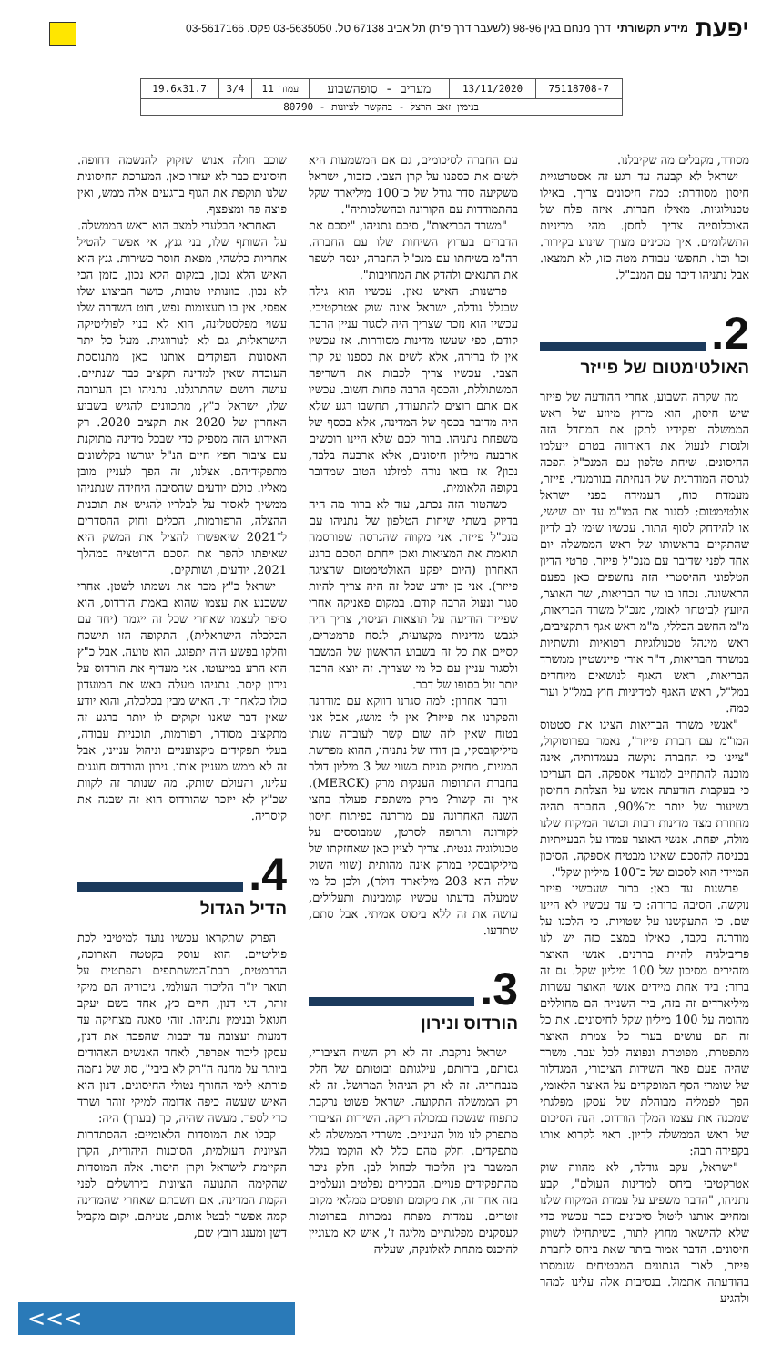יפעת מידע תקשורתי דרך מנחם בגין 98-96 (לשעבר דרך פ"ת) תל אביב 67138 טל. 03-5635050 פקס. 03-5617166
| 75118708-7 | 13/11/2020 | מעריב - סופהשבוע | עמוד 11 | 3/4 | 19.6x31.7 |
| בנימין זאב הרצל - בהקשר לציונות - 80790 | | | | | |
מסודר, מקבלים מה שקיבלנו.
ישראל לא קבעה עד רגע זה אסטרטגיית חיסון מסודרת: כמה חיסונים צריך. באילו טכנולוגיות. מאילו חברות. איזה פלח של האוכלוסייה צריך לחסן. מהי מדיניות התשלומים. איך מכינים מערך שינוע בקירור. וכו' וכו'. תחפשו עבודת מטה כזו, לא תמצאו. אבל נתניהו דיבר עם המנכ"ל.
2.
האולטימטום של פייזר
מה שקרה השבוע, אחרי ההודעה של פייזר שיש חיסון, הוא מרוץ מיוזע של ראש הממשלה ופקידיו לתקן את המחדל הזה ולנסות לנעול את האורווה בטרם ייעלמו החיסונים. שיחת טלפון עם המנכ"ל הפכה לגרסה המודרנית של הנחיתה בנורמנדי. פייזר, מעמדת כוח, העמידה בפני ישראל אולטימטום: לסגור את המו"מ עד יום שישי, או להידחק לסוף התור. עכשיו שימו לב לדיון שהתקיים בראשותו של ראש הממשלה יום אחד לפני שדיבר עם מנכ"ל פייזר. פרטי הדיון הטלפוני ההיסטרי הזה נחשפים כאן בפעם הראשונה. נכחו בו שר הבריאות, שר האוצר, היועץ לביטחון לאומי, מנכ"ל משרד הבריאות, מ"מ החשב הכללי, מ"מ ראש אגף התקציבים, ראש מינהל טכנולוגיות רפואיות ותשתיות במשרד הבריאות, ד"ר אורי פיינשטיין ממשרד הבריאות, ראש האגף לנושאים מיוחדים במל"ל, ראש האגף למדיניות חוץ במל"ל ועוד כמה.
"אנשי משרד הבריאות הציגו את סטטוס המו"מ עם חברת פייזר", נאמר בפרוטוקול, "ציינו כי החברה נוקשה בעמדותיה, אינה מוכנה להתחייב למועדי אספקה. הם העריכו כי בעקבות הודעתה אמש על הצלחת החיסון בשיעור של יותר מ־90%, החברה תהיה מחוזרת מצד מדינות רבות וכושר המיקוח שלנו מולה, יפחת. אנשי האוצר עמדו על הבעייתיות בכניסה להסכם שאינו מבטיח אספקה. הסיכון המיידי הוא לסכום של כ־100 מיליון שקל".
פרשנות עד כאן: ברור שעכשיו פייזר נוקשה. הסיבה ברורה: כי עד עכשיו לא היינו שם. כי התעקשנו על שטויות. כי הלכנו על מודרנה בלבד, כאילו במצב כזה יש לנו פריבילגיה להיות בררנים. אנשי האוצר מזהירים מסיכון של 100 מיליון שקל. גם זה ברור: ביד אחת מיידים אנשי האוצר עשרות מיליארדים זה בזה, ביד השנייה הם מחוללים מהומה על 100 מיליון שקל לחיסונים. את כל זה הם עושים בעוד כל צמרת האוצר מתפטרת, מפוטרת ונפוצה לכל עבר. משרד שהיה פעם פאר השירות הציבורי, המגדלור של שומרי הסף המופקדים על האוצר הלאומי, הפך לפמליה מבוהלת של עסקן מפלגתי שמכנה את עצמו המלך הורדוס. הנה הסיכום של ראש הממשלה לדיון. ראוי לקרוא אותו בקפידה רבה:
"ישראל, עקב גודלה, לא מהווה שוק אטרקטיבי ביחס למדינות העולם", קבע נתניהו, "הדבר משפיע על עמדת המיקוח שלנו ומחייב אותנו ליטול סיכונים כבר עכשיו כדי שלא להישאר מחוץ לתור, כשיתחילו לשווק חיסונים. הדבר אמור ביתר שאת ביחס לחברת פייזר, לאור הנתונים המבטיחים שנמסרו בהודעתה אתמול. בנסיבות אלה עלינו למהר ולהגיע
עם החברה לסיכומים, גם אם המשמעות היא לשים את כספנו על קרן הצבי. כזכור, ישראל משקיעה סדר גודל של כ־100 מיליארד שקל בהתמודדות עם הקורונה ובהשלכותיה".
"משרד הבריאות", סיכם נתניהו, "יסכם את הדברים בערוץ השיחות שלו עם החברה. רה"מ בשיחתו עם מנכ"ל החברה, ינסה לשפר את התנאים ולהדק את המחויבות".
פרשנות: האיש גאון. עכשיו הוא גילה שבגלל גודלה, ישראל אינה שוק אטרקטיבי. עכשיו הוא נזכר שצריך היה לסגור עניין הרבה קודם, כפי שעשו מדינות מסודרות. אז עכשיו אין לו ברירה, אלא לשים את כספנו על קרן הצבי. עכשיו צריך לכבות את השריפה המשתוללת, והכסף הרבה פחות חשוב. עכשיו אם אתם רוצים להתעודד, תחשבו רגע שלא היה מדובר בכסף של המדינה, אלא בכסף של משפחת נתניהו. ברור לכם שלא היינו רוכשים ארבעה מיליון חיסונים, אלא ארבעה בלבד, נכון? אז בואו נודה למזלנו הטוב שמדובר בקופה הלאומית.
כשהטור הזה נכתב, עוד לא ברור מה היה בדיוק בשתי שיחות הטלפון של נתניהו עם מנכ"ל פייזר. אני מקווה שהגרסה שפורסמה תואמת את המציאות ואכן ייחתם הסכם ברגע האחרון (היום יפקע האולטימטום שהציגה פייזר). אני כן יודע שכל זה היה צריך להיות סגור ונעול הרבה קודם. במקום פאניקה אחרי שפייזר הודיעה על תוצאות הניסוי, צריך היה לגבש מדיניות מקצועית, לנסח פרמטרים, לסיים את כל זה בשבוע הראשון של המשבר ולסגור עניין עם כל מי שצריך. זה יוצא הרבה יותר זול בסופו של דבר.
ודבר אחרון: למה סגרנו דווקא עם מודרנה והפקרנו את פייזר? אין לי מושג, אבל אני בטוח שאין לזה שום קשר לעובדה שנתן מיליקובסקי, בן דודו של נתניהו, ההוא מפרשת המניות, מחזיק מניות בשווי של 3 מיליון דולר בחברת התרופות הענקית מרק (MERCK). איך זה קשור? מרק משתפת פעולה בחצי השנה האחרונה עם מודרנה בפיתוח חיסון לקורונה ותרופה לסרטן, שמבוססים על טכנולוגיה גנטית. צריך לציין כאן שאחזקתו של מיליקובסקי במרק אינה מהותית (שווי השוק שלה הוא 203 מיליארד דולר), ולכן כל מי שמעלה בדעתו עכשיו קומבינות ותעלולים, עושה את זה ללא ביסוס אמיתי. אבל סתם, שתדעו.
3.
הורדוס ונירון
ישראל נרקבת. זה לא רק השיח הציבורי, גסותם, בורותם, עילגותם ובוטותם של חלק מנבחריה. זה לא רק הניהול המרושל. זה לא רק הממשלה התקועה. ישראל פשוט נרקבת כתפוח שנשכח במכולה ריקה. השירות הציבורי מתפרק לנו מול העיניים. משרדי הממשלה לא מתפקדים. חלק מהם כלל לא הוקמו בגלל המשבר בין הליכוד לכחול לבן. חלק ניכר מהתפקידים פנויים. הבכירים נפלטים ונעלמים בזה אחר זה, את מקומם תופסים ממלאי מקום זוטרים. עמדות מפתח נמכרות בפרוטות לעסקנים מפלגתיים מליגה ז', איש לא מעוניין להיכנס מתחת לאלונקה, שעליה
שוכב חולה אנוש שזקוק להנשמה דחופה. חיסונים כבר לא יעזרו כאן. המערכת החיסונית שלנו תוקפת את הגוף ברגעים אלה ממש, ואין פוצה פה ומצפצף.
האחראי הבלעדי למצב הוא ראש הממשלה. על השותף שלו, בני גנץ, אי אפשר להטיל אחריות כלשהי, מפאת חוסר כשירות. גנץ הוא האיש הלא נכון, במקום הלא נכון, בזמן הכי לא נכון. כוונותיו טובות, כושר הביצוע שלו אפסי. אין בו תעצומות נפש, חוט השדרה שלו עשוי מפלסטלינה, הוא לא בנוי לפוליטיקה הישראלית, גם לא לנורווגית. מעל כל יתר האסונות הפוקדים אותנו כאן מתנוססת העובדה שאין למדינה תקציב כבר שנתיים. עושה רושם שהתרגלנו. נתניהו ובן הערובה שלו, ישראל כ"ץ, מתכוונים להגיש בשבוע האחרון של 2020 את תקציב 2020. רק האירוע הזה מספיק כדי שבכל מדינה מתוקנת עם ציבור חפץ חיים הנ"ל יגורשו בקלשונים מתפקידיהם. אצלנו, זה הפך לעניין מובן מאליו. כולם יודעים שהסיבה היחידה שנתניהו ממשיך לאסור על לבלריו להגיש את תוכנית ההצלה, הרפורמות, הכלים וחוק ההסדרים ל־2021 שיאפשרו להציל את המשק היא שאיפתו להפר את הסכם הרוטציה במהלך 2021. יודעים, ושותקים.
ישראל כ"ץ מכר את נשמתו לשטן. אחרי ששכנע את עצמו שהוא באמת הורדוס, הוא סיפר לעצמו שאחרי שכל זה ייגמר (יחד עם הכלכלה הישראלית), התקופה הזו תישכח וחלקו בפשע הזה יתפוגג. הוא טועה. אבל כ"ץ הוא הרע במיעוטו. אני מעדיף את הורדוס על נירון קיסר. נתניהו מעלה באש את המועדון כולו כלאחר יד. האיש מבין בכלכלה, והוא יודע שאין דבר שאנו זקוקים לו יותר ברגע זה מתקציב מסודר, רפורמות, תוכניות עבודה, בעלי תפקידים מקצועניים וניהול ענייני, אבל זה לא ממש מעניין אותו. נירון והורדוס חוגגים עלינו, והעולם שותק. מה שנותר זה לקוות שכ"ץ לא ייזכר שהורדוס הוא זה שבנה את קיסריה.
4.
הדיל הגדול
הפרק שתקראו עכשיו נועד למיטיבי לכת פוליטיים. הוא עוסק בקטטה הארוכה, הדרמטית, רבת־המשתתפים והפתטית על תואר יו"ר הליכוד העולמי. גיבוריה הם מיקי זוהר, דני דנון, חיים כץ, אחד בשם יעקב חגואל ובנימין נתניהו. זוהי סאגה מצחיקה עד דמעות ועצובה עד יבבות שהפכה את דנון, עסקן ליכוד אפרפר, לאחד האנשים האהודים ביותר על מחנה ה"רק לא ביבי", סוג של נחמה פורתא לימי החורף נטולי החיסונים. דנון הוא האיש שעשה כיפה אדומה למיקי זוהר ושרד כדי לספר. מעשה שהיה, כך (בערך) היה:
קבלו את המוסדות הלאומיים: ההסתדרות הציונית העולמית, הסוכנות היהודית, הקרן הקיימת לישראל וקרן היסוד. אלה המוסדות שהקימה התנועה הציונית בירושלים לפני הקמת המדינה. אם חשבתם שאחרי שהמדינה קמה אפשר לבטל אותם, טעיתם. יקום מקביל דשן ומענג רובץ שם,
<<<